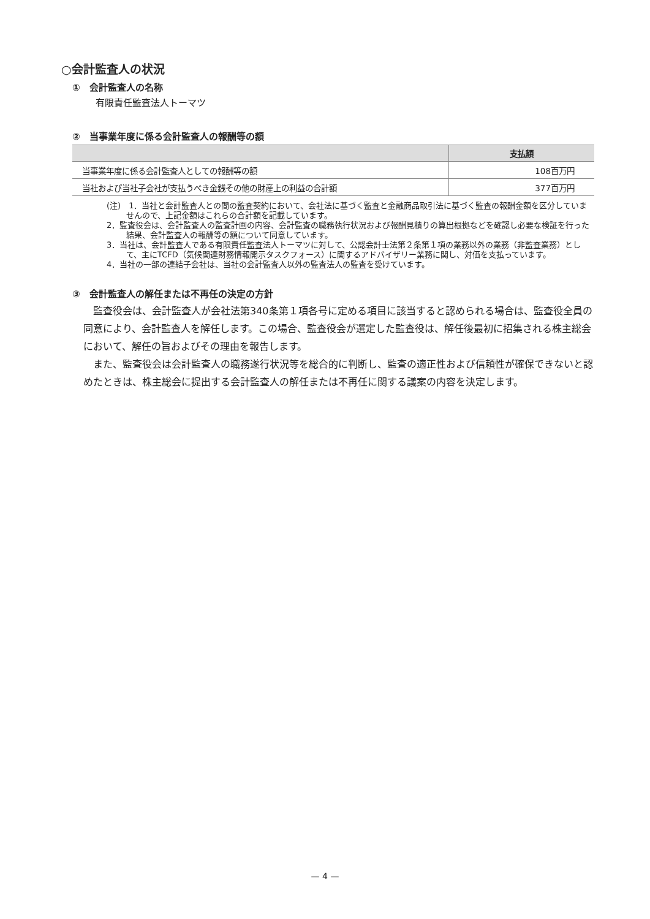○会計監査人の状況
①　会計監査人の名称
有限責任監査法人トーマツ
②　当事業年度に係る会計監査人の報酬等の額
| | 支払額 |
| --- | --- |
| 当事業年度に係る会計監査人としての報酬等の額 | 108百万円 |
| 当社および当社子会社が支払うべき金銭その他の財産上の利益の合計額 | 377百万円 |
(注)　1．当社と会計監査人との間の監査契約において、会社法に基づく監査と金融商品取引法に基づく監査の報酬金額を区分していませんので、上記金額はこれらの合計額を記載しています。
2．監査役会は、会計監査人の監査計画の内容、会計監査の職務執行状況および報酬見積りの算出根拠などを確認し必要な検証を行った結果、会計監査人の報酬等の額について同意しています。
3．当社は、会計監査人である有限責任監査法人トーマツに対して、公認会計士法第２条第１項の業務以外の業務（非監査業務）として、主にTCFD（気候関連財務情報開示タスクフォース）に関するアドバイザリー業務に関し、対価を支払っています。
4．当社の一部の連結子会社は、当社の会計監査人以外の監査法人の監査を受けています。
③　会計監査人の解任または不再任の決定の方針
　監査役会は、会計監査人が会社法第340条第１項各号に定める項目に該当すると認められる場合は、監査役全員の同意により、会計監査人を解任します。この場合、監査役会が選定した監査役は、解任後最初に招集される株主総会において、解任の旨およびその理由を報告します。
　また、監査役会は会計監査人の職務遂行状況等を総合的に判断し、監査の適正性および信頼性が確保できないと認めたときは、株主総会に提出する会計監査人の解任または不再任に関する議案の内容を決定します。
— 4 —